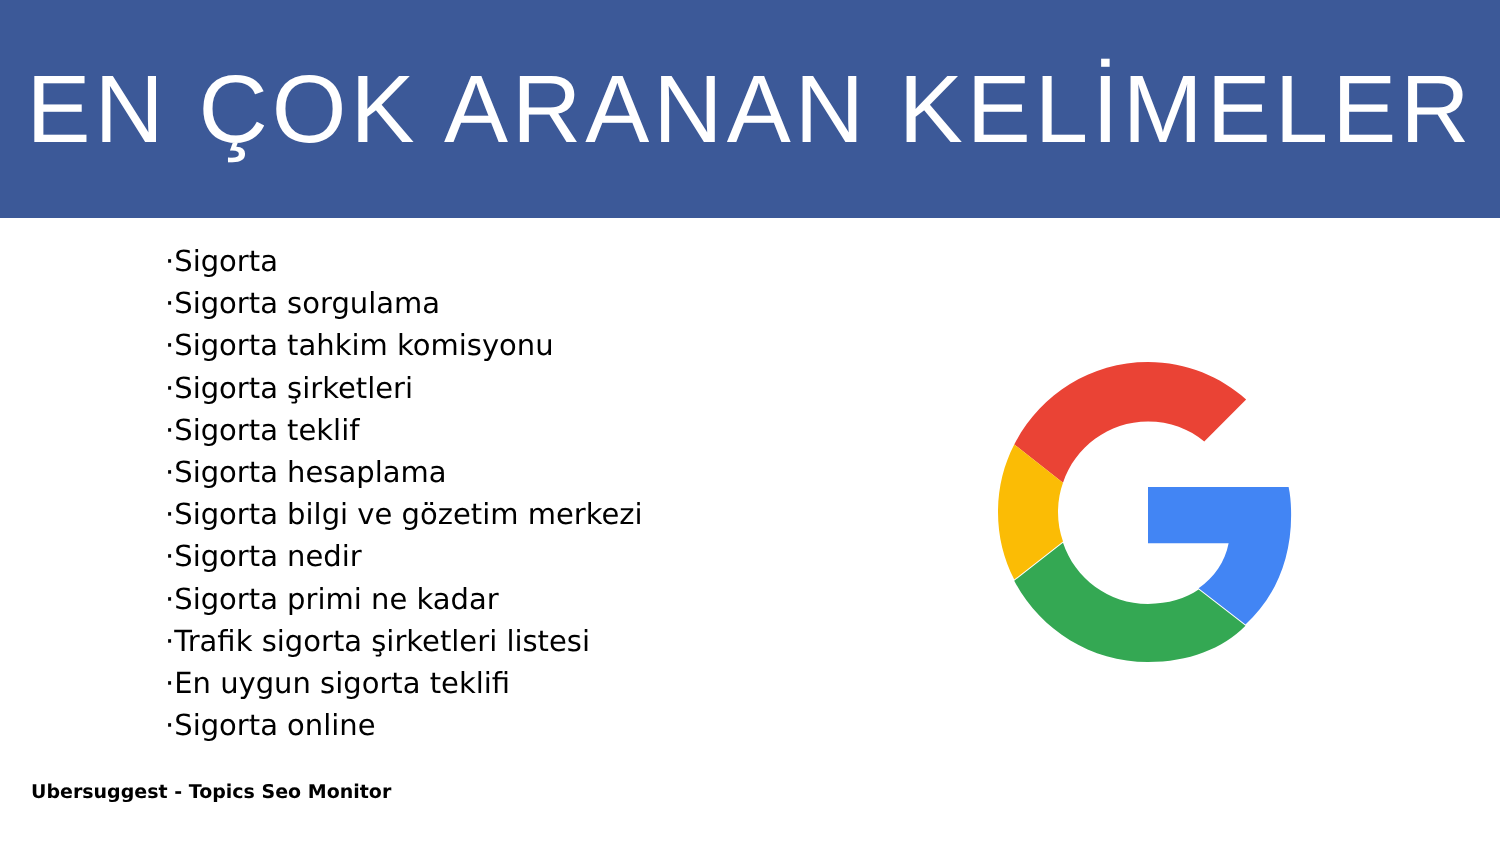EN ÇOK ARANAN KELİMELER
·Sigorta
·Sigorta sorgulama
·Sigorta tahkim komisyonu
·Sigorta şirketleri
·Sigorta teklif
·Sigorta hesaplama
·Sigorta bilgi ve gözetim merkezi
·Sigorta nedir
·Sigorta primi ne kadar
·Trafik sigorta şirketleri listesi
·En uygun sigorta teklifi
·Sigorta online
Ubersuggest - Topics Seo Monitor